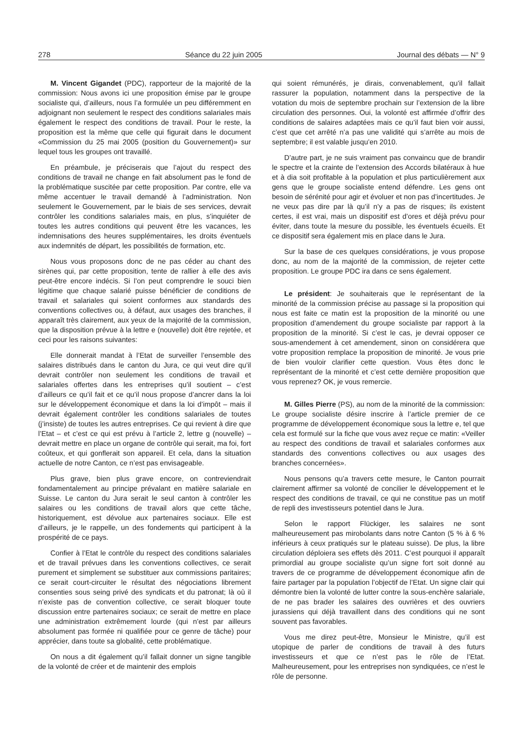278 Séance du 22 juin 2005 Journal des débats — N° 9
M. Vincent Gigandet (PDC), rapporteur de la majorité de la commission: Nous avons ici une proposition émise par le groupe socialiste qui, d’ailleurs, nous l’a formulée un peu différemment en adjoignant non seulement le respect des conditions salariales mais également le respect des conditions de travail. Pour le reste, la proposition est la même que celle qui figurait dans le document «Commission du 25 mai 2005 (position du Gouvernement)» sur lequel tous les groupes ont travaillé.
En préambule, je préciserais que l’ajout du respect des conditions de travail ne change en fait absolument pas le fond de la problématique suscitée par cette proposition. Par contre, elle va même accentuer le travail demandé à l’administration. Non seulement le Gouvernement, par le biais de ses services, devrait contrôler les conditions salariales mais, en plus, s’inquiéter de toutes les autres conditions qui peuvent être les vacances, les indemnisations des heures supplémentaires, les droits éventuels aux indemnités de départ, les possibilités de formation, etc.
Nous vous proposons donc de ne pas céder au chant des sirènes qui, par cette proposition, tente de rallier à elle des avis peut-être encore indécis. Si l’on peut comprendre le souci bien légitime que chaque salarié puisse bénéficier de conditions de travail et salariales qui soient conformes aux standards des conventions collectives ou, à défaut, aux usages des branches, il apparaît très clairement, aux yeux de la majorité de la commission, que la disposition prévue à la lettre e (nouvelle) doit être rejetée, et ceci pour les raisons suivantes:
Elle donnerait mandat à l’Etat de surveiller l’ensemble des salaires distribués dans le canton du Jura, ce qui veut dire qu’il devrait contrôler non seulement les conditions de travail et salariales offertes dans les entreprises qu’il soutient – c’est d’ailleurs ce qu’il fait et ce qu’il nous propose d’ancrer dans la loi sur le développement économique et dans la loi d’impôt – mais il devrait également contrôler les conditions salariales de toutes (j’insiste) de toutes les autres entreprises. Ce qui revient à dire que l’Etat – et c’est ce qui est prévu à l’article 2, lettre g (nouvelle) – devrait mettre en place un organe de contrôle qui serait, ma foi, fort coûteux, et qui gonflerait son appareil. Et cela, dans la situation actuelle de notre Canton, ce n’est pas envisageable.
Plus grave, bien plus grave encore, on contreviendrait fondamentalement au principe prévalant en matière salariale en Suisse. Le canton du Jura serait le seul canton à contrôler les salaires ou les conditions de travail alors que cette tâche, historiquement, est dévolue aux partenaires sociaux. Elle est d’ailleurs, je le rappelle, un des fondements qui participent à la prospérité de ce pays.
Confier à l’Etat le contrôle du respect des conditions salariales et de travail prévues dans les conventions collectives, ce serait purement et simplement se substituer aux commissions paritaires; ce serait court-circuiter le résultat des négociations librement consenties sous seing privé des syndicats et du patronat; là où il n’existe pas de convention collective, ce serait bloquer toute discussion entre partenaires sociaux; ce serait de mettre en place une administration extrêmement lourde (qui n’est par ailleurs absolument pas formée ni qualifiée pour ce genre de tâche) pour apprécier, dans toute sa globalité, cette problématique.
On nous a dit également qu’il fallait donner un signe tangible de la volonté de créer et de maintenir des emplois
qui soient rémunérés, je dirais, convenablement, qu’il fallait rassurer la population, notamment dans la perspective de la votation du mois de septembre prochain sur l’extension de la libre circulation des personnes. Oui, la volonté est affirmée d’offrir des conditions de salaires adaptées mais ce qu’il faut bien voir aussi, c’est que cet arrêté n’a pas une validité qui s’arrête au mois de septembre; il est valable jusqu’en 2010.
D’autre part, je ne suis vraiment pas convaincu que de brandir le spectre et la crainte de l’extension des Accords bilatéraux à hue et à dia soit profitable à la population et plus particulièrement aux gens que le groupe socialiste entend défendre. Les gens ont besoin de sérénité pour agir et évoluer et non pas d’incertitudes. Je ne veux pas dire par là qu’il n’y a pas de risques; ils existent certes, il est vrai, mais un dispositif est d’ores et déjà prévu pour éviter, dans toute la mesure du possible, les éventuels écueils. Et ce dispositif sera également mis en place dans le Jura.
Sur la base de ces quelques considérations, je vous propose donc, au nom de la majorité de la commission, de rejeter cette proposition. Le groupe PDC ira dans ce sens également.
Le président: Je souhaiterais que le représentant de la minorité de la commission précise au passage si la proposition qui nous est faite ce matin est la proposition de la minorité ou une proposition d’amendement du groupe socialiste par rapport à la proposition de la minorité. Si c’est le cas, je devrai opposer ce sous-amendement à cet amendement, sinon on considérera que votre proposition remplace la proposition de minorité. Je vous prie de bien vouloir clarifier cette question. Vous êtes donc le représentant de la minorité et c’est cette dernière proposition que vous reprenez? OK, je vous remercie.
M. Gilles Pierre (PS), au nom de la minorité de la commission: Le groupe socialiste désire inscrire à l’article premier de ce programme de développement économique sous la lettre e, tel que cela est formulé sur la fiche que vous avez reçue ce matin: «Veiller au respect des conditions de travail et salariales conformes aux standards des conventions collectives ou aux usages des branches concernées».
Nous pensons qu’a travers cette mesure, le Canton pourrait clairement affirmer sa volonté de concilier le développement et le respect des conditions de travail, ce qui ne constitue pas un motif de repli des investisseurs potentiel dans le Jura.
Selon le rapport Flückiger, les salaires ne sont malheureusement pas mirobolants dans notre Canton (5 % à 6 % inférieurs à ceux pratiqués sur le plateau suisse). De plus, la libre circulation déploiera ses effets dès 2011. C’est pourquoi il apparaît primordial au groupe socialiste qu’un signe fort soit donné au travers de ce programme de développement économique afin de faire partager par la population l’objectif de l’Etat. Un signe clair qui démontre bien la volonté de lutter contre la sous-enchère salariale, de ne pas brader les salaires des ouvrières et des ouvriers jurassiens qui déjà travaillent dans des conditions qui ne sont souvent pas favorables.
Vous me direz peut-être, Monsieur le Ministre, qu’il est utopique de parler de conditions de travail à des futurs investisseurs et que ce n’est pas le rôle de l’Etat. Malheureusement, pour les entreprises non syndiquées, ce n’est le rôle de personne.